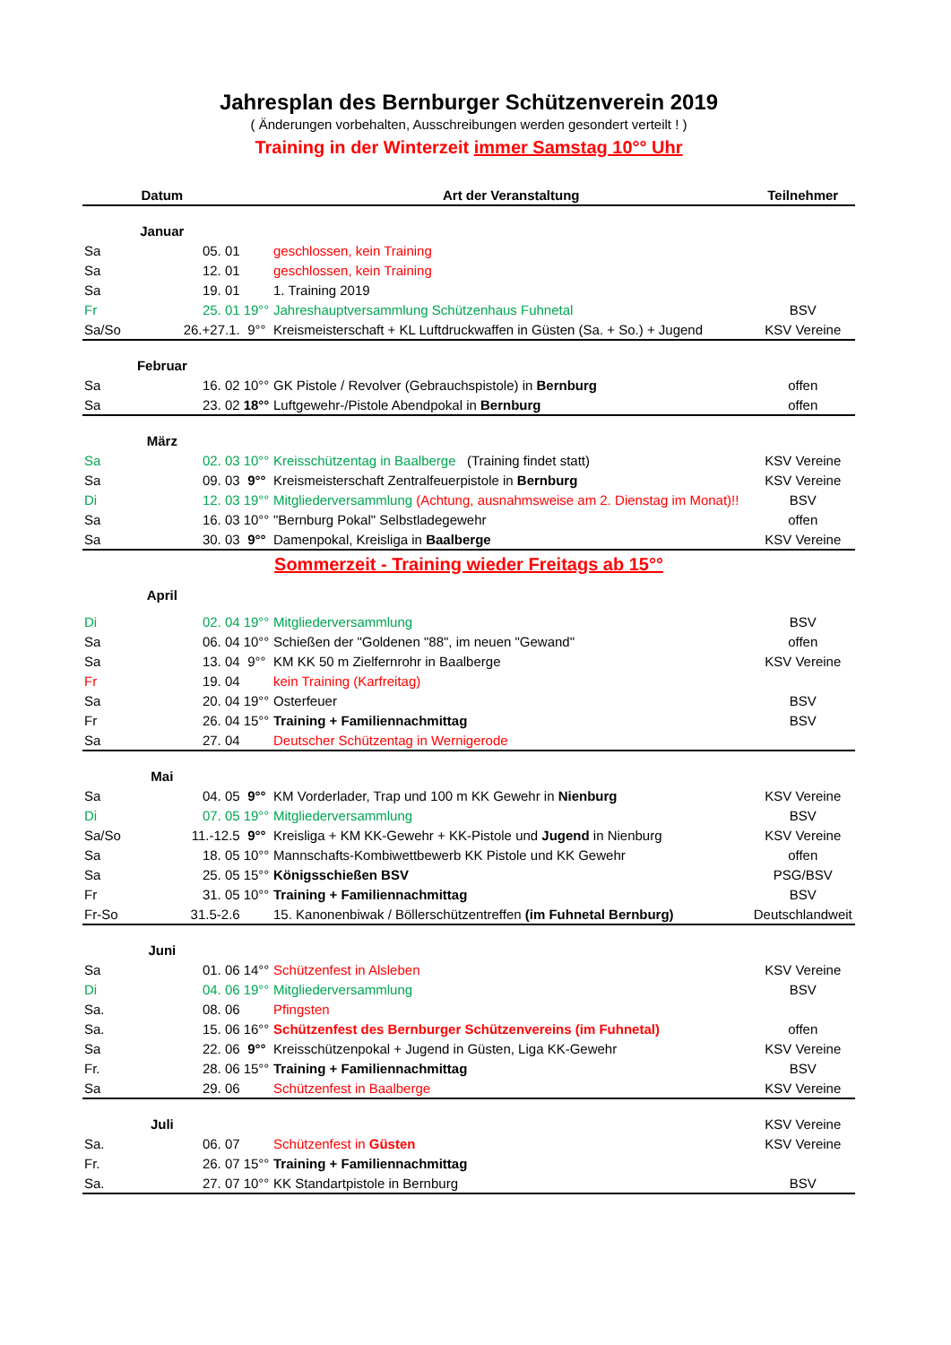Jahresplan des Bernburger Schützenverein 2019
( Änderungen vorbehalten, Ausschreibungen werden gesondert verteilt ! )
Training in der Winterzeit immer Samstag 10°° Uhr
| Datum | | | Art der Veranstaltung | Teilnehmer |
| --- | --- | --- | --- | --- |
| Januar | | | | |
| Sa | 05. 01 | | geschlossen, kein Training | |
| Sa | 12. 01 | | geschlossen, kein Training | |
| Sa | 19. 01 | | 1. Training 2019 | |
| Fr | 25. 01 | 19°° | Jahreshauptversammlung Schützenhaus Fuhnetal | BSV |
| Sa/So | 26.+27.1. | 9°° | Kreismeisterschaft + KL Luftdruckwaffen in Güsten (Sa. + So.) + Jugend | KSV Vereine |
| Februar | | | | |
| Sa | 16. 02 | 10°° | GK Pistole / Revolver (Gebrauchspistole) in Bernburg | offen |
| Sa | 23. 02 | 18°° | Luftgewehr-/Pistole Abendpokal in Bernburg | offen |
| März | | | | |
| Sa | 02. 03 | 10°° | Kreisschützentag in Baalberge (Training findet statt) | KSV Vereine |
| Sa | 09. 03 | 9°° | Kreismeisterschaft Zentralfeuerpistole in Bernburg | KSV Vereine |
| Di | 12. 03 | 19°° | Mitgliederversammlung (Achtung, ausnahmsweise am 2. Dienstag im Monat)!! | BSV |
| Sa | 16. 03 | 10°° | "Bernburg Pokal" Selbstladegewehr | offen |
| Sa | 30. 03 | 9°° | Damenpokal, Kreisliga in Baalberge | KSV Vereine |
| Sommerzeit - Training wieder Freitags ab 15°° | | | | |
| April | | | | |
| Di | 02. 04 | 19°° | Mitgliederversammlung | BSV |
| Sa | 06. 04 | 10°° | Schießen der "Goldenen "88", im neuen "Gewand" | offen |
| Sa | 13. 04 | 9°° | KM KK 50 m Zielfernrohr in Baalberge | KSV Vereine |
| Fr | 19. 04 | | kein Training (Karfreitag) | |
| Sa | 20. 04 | 19°° | Osterfeuer | BSV |
| Fr | 26. 04 | 15°° | Training + Familiennachmittag | BSV |
| Sa | 27. 04 | | Deutscher Schützentag in Wernigerode | |
| Mai | | | | |
| Sa | 04. 05 | 9°° | KM Vorderlader, Trap und 100 m KK Gewehr in Nienburg | KSV Vereine |
| Di | 07. 05 | 19°° | Mitgliederversammlung | BSV |
| Sa/So | 11.-12.5 | 9°° | Kreisliga + KM KK-Gewehr + KK-Pistole und Jugend in Nienburg | KSV Vereine |
| Sa | 18. 05 | 10°° | Mannschafts-Kombiwettbewerb KK Pistole und KK Gewehr | offen |
| Sa | 25. 05 | 15°° | Königsschießen BSV | PSG/BSV |
| Fr | 31. 05 | 10°° | Training + Familiennachmittag | BSV |
| Fr-So | 31.5-2.6 | | 15. Kanonenbiwak / Böllerschützentreffen (im Fuhnetal Bernburg) | Deutschlandweit |
| Juni | | | | |
| Sa | 01. 06 | 14°° | Schützenfest in Alsleben | KSV Vereine |
| Di | 04. 06 | 19°° | Mitgliederversammlung | BSV |
| Sa. | 08. 06 | | Pfingsten | |
| Sa. | 15. 06 | 16°° | Schützenfest des Bernburger Schützenvereins (im Fuhnetal) | offen |
| Sa | 22. 06 | 9°° | Kreisschützenpokal + Jugend in Güsten, Liga KK-Gewehr | KSV Vereine |
| Fr. | 28. 06 | 15°° | Training + Familiennachmittag | BSV |
| Sa | 29. 06 | | Schützenfest in Baalberge | KSV Vereine |
| Juli | | | | KSV Vereine |
| Sa. | 06. 07 | | Schützenfest in Güsten | KSV Vereine |
| Fr. | 26. 07 | 15°° | Training + Familiennachmittag | |
| Sa. | 27. 07 | 10°° | KK Standartpistole in Bernburg | BSV |